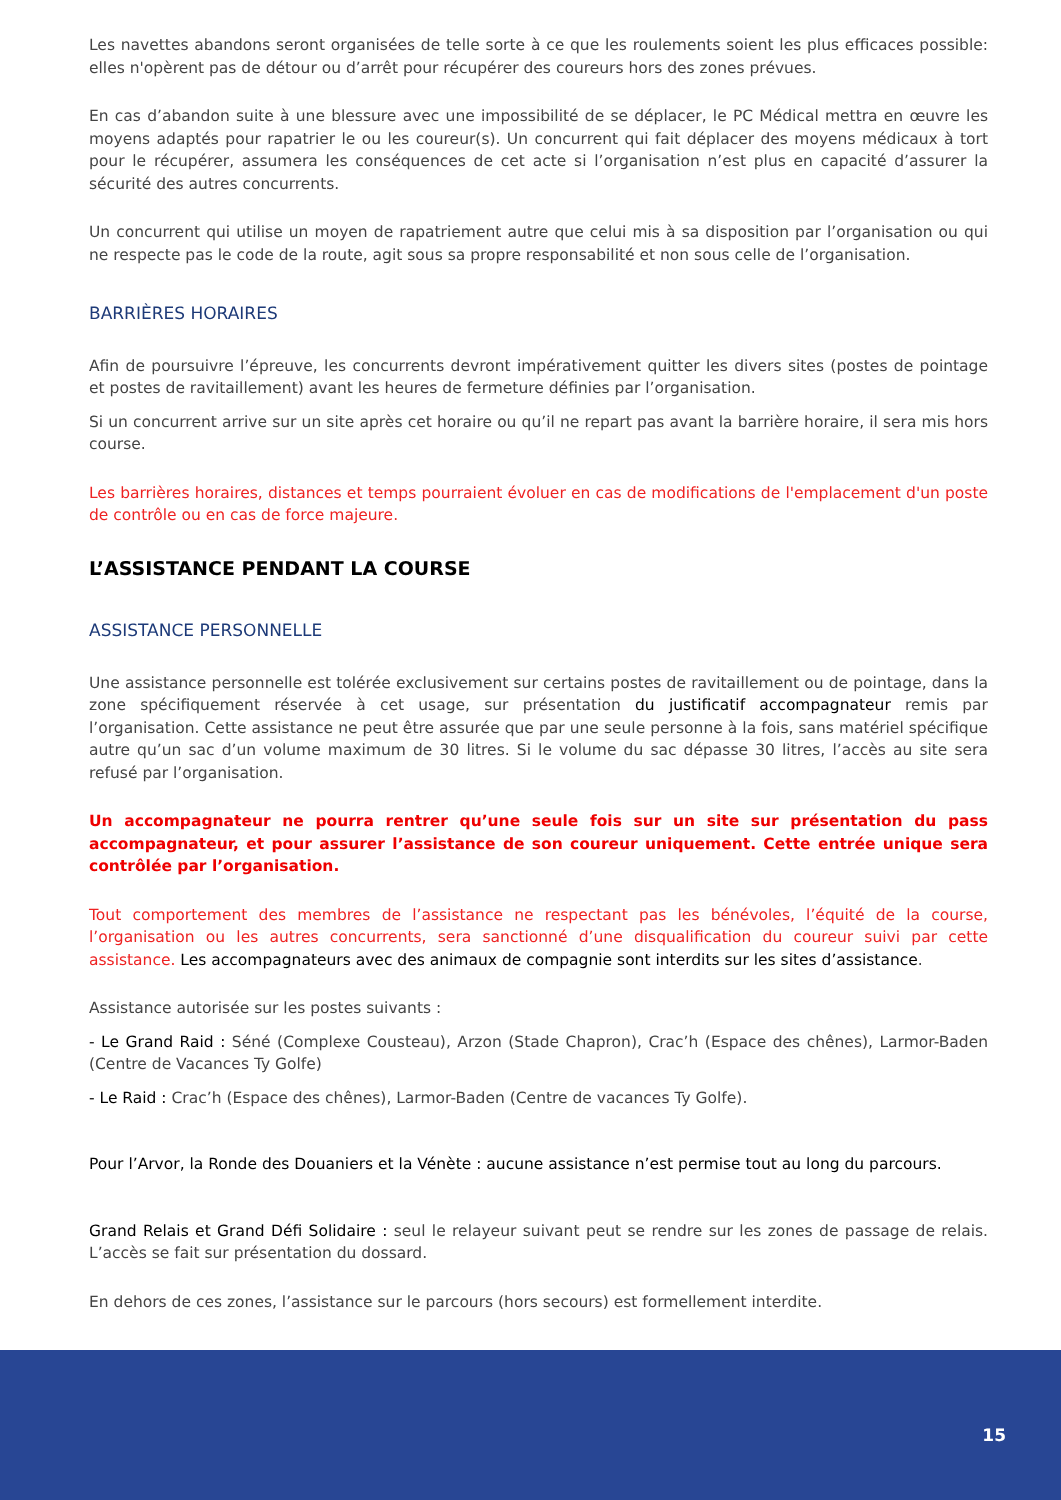Les navettes abandons seront organisées de telle sorte à ce que les roulements soient les plus efficaces possible: elles n'opèrent pas de détour ou d’arrêt pour récupérer des coureurs hors des zones prévues.
En cas d’abandon suite à une blessure avec une impossibilité de se déplacer, le PC Médical mettra en œuvre les moyens adaptés pour rapatrier le ou les coureur(s). Un concurrent qui fait déplacer des moyens médicaux à tort pour le récupérer, assumera les conséquences de cet acte si l’organisation n’est plus en capacité d’assurer la sécurité des autres concurrents.
Un concurrent qui utilise un moyen de rapatriement autre que celui mis à sa disposition par l’organisation ou qui ne respecte pas le code de la route, agit sous sa propre responsabilité et non sous celle de l’organisation.
BARRIÈRES HORAIRES
Afin de poursuivre l’épreuve, les concurrents devront impérativement quitter les divers sites (postes de pointage et postes de ravitaillement) avant les heures de fermeture définies par l’organisation.
Si un concurrent arrive sur un site après cet horaire ou qu’il ne repart pas avant la barrière horaire, il sera mis hors course.
Les barrières horaires, distances et temps pourraient évoluer en cas de modifications de l'emplacement d'un poste de contrôle ou en cas de force majeure.
L’ASSISTANCE PENDANT LA COURSE
ASSISTANCE PERSONNELLE
Une assistance personnelle est tolérée exclusivement sur certains postes de ravitaillement ou de pointage, dans la zone spécifiquement réservée à cet usage, sur présentation du justificatif accompagnateur remis par l’organisation. Cette assistance ne peut être assurée que par une seule personne à la fois, sans matériel spécifique autre qu’un sac d’un volume maximum de 30 litres. Si le volume du sac dépasse 30 litres, l’accès au site sera refusé par l’organisation.
Un accompagnateur ne pourra rentrer qu’une seule fois sur un site sur présentation du pass accompagnateur, et pour assurer l’assistance de son coureur uniquement. Cette entrée unique sera contrôlée par l’organisation.
Tout comportement des membres de l’assistance ne respectant pas les bénévoles, l’équité de la course, l’organisation ou les autres concurrents, sera sanctionné d’une disqualification du coureur suivi par cette assistance. Les accompagnateurs avec des animaux de compagnie sont interdits sur les sites d’assistance.
Assistance autorisée sur les postes suivants :
- Le Grand Raid : Séné (Complexe Cousteau), Arzon (Stade Chapron), Crac’h (Espace des chênes), Larmor-Baden (Centre de Vacances Ty Golfe)
- Le Raid : Crac’h (Espace des chênes), Larmor-Baden (Centre de vacances Ty Golfe).
Pour l’Arvor, la Ronde des Douaniers et la Vénète : aucune assistance n’est permise tout au long du parcours.
Grand Relais et Grand Défi Solidaire : seul le relayeur suivant peut se rendre sur les zones de passage de relais. L’accès se fait sur présentation du dossard.
En dehors de ces zones, l’assistance sur le parcours (hors secours) est formellement interdite.
15